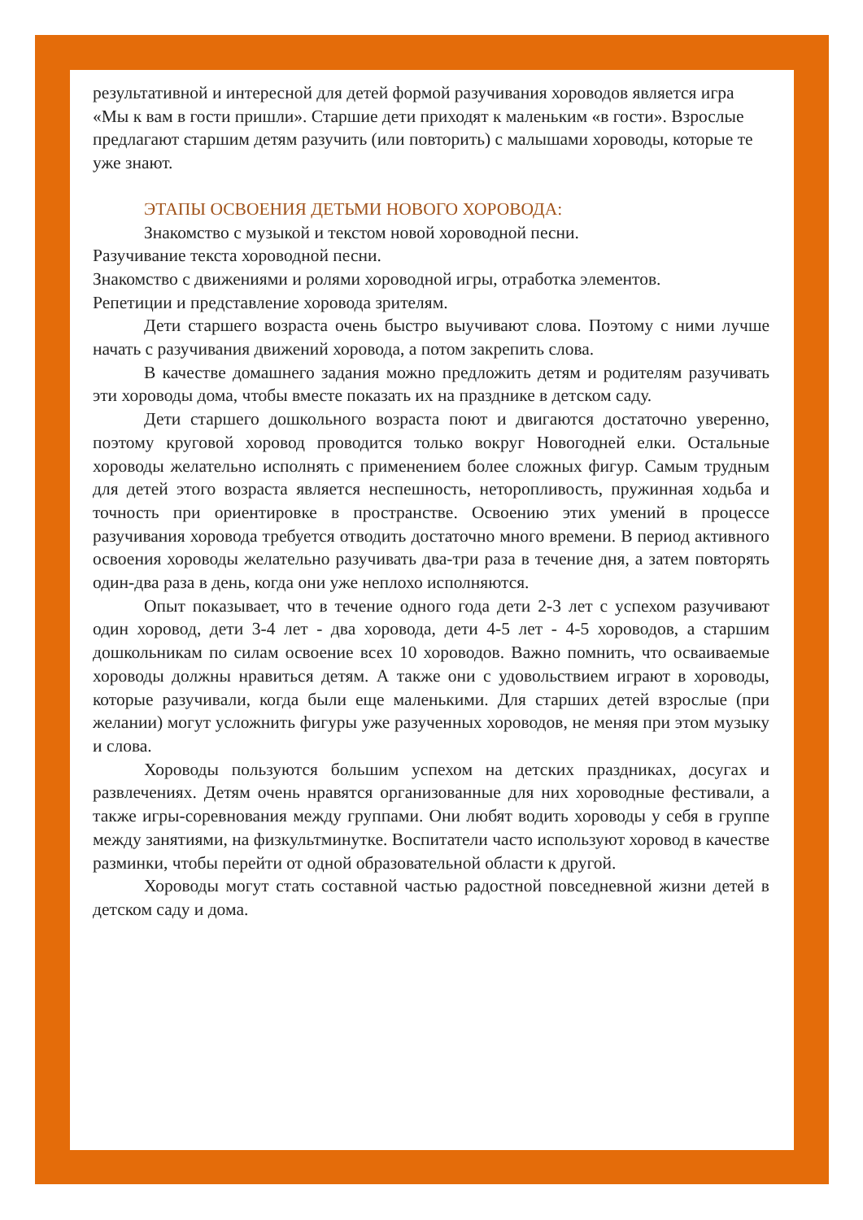результативной и интересной для детей формой разучивания хороводов является игра «Мы к вам в гости пришли». Старшие дети приходят к маленьким «в гости». Взрослые предлагают старшим детям разучить (или повторить) с малышами хороводы, которые те уже знают.
ЭТАПЫ ОСВОЕНИЯ ДЕТЬМИ НОВОГО ХОРОВОДА:
Знакомство с музыкой и текстом новой хороводной песни.
Разучивание текста хороводной песни.
Знакомство с движениями и ролями хороводной игры, отработка элементов.
Репетиции и представление хоровода зрителям.
Дети старшего возраста очень быстро выучивают слова. Поэтому с ними лучше начать с разучивания движений хоровода, а потом закрепить слова.
В качестве домашнего задания можно предложить детям и родителям разучивать эти хороводы дома, чтобы вместе показать их на празднике в детском саду.
Дети старшего дошкольного возраста поют и двигаются достаточно уверенно, поэтому круговой хоровод проводится только вокруг Новогодней елки. Остальные хороводы желательно исполнять с применением более сложных фигур. Самым трудным для детей этого возраста является неспешность, неторопливость, пружинная ходьба и точность при ориентировке в пространстве. Освоению этих умений в процессе разучивания хоровода требуется отводить достаточно много времени. В период активного освоения хороводы желательно разучивать два-три раза в течение дня, а затем повторять один-два раза в день, когда они уже неплохо исполняются.
Опыт показывает, что в течение одного года дети 2-3 лет с успехом разучивают один хоровод, дети 3-4 лет - два хоровода, дети 4-5 лет - 4-5 хороводов, а старшим дошкольникам по силам освоение всех 10 хороводов. Важно помнить, что осваиваемые хороводы должны нравиться детям. А также они с удовольствием играют в хороводы, которые разучивали, когда были еще маленькими. Для старших детей взрослые (при желании) могут усложнить фигуры уже разученных хороводов, не меняя при этом музыку и слова.
Хороводы пользуются большим успехом на детских праздниках, досугах и развлечениях. Детям очень нравятся организованные для них хороводные фестивали, а также игры-соревнования между группами. Они любят водить хороводы у себя в группе между занятиями, на физкультминутке. Воспитатели часто используют хоровод в качестве разминки, чтобы перейти от одной образовательной области к другой.
Хороводы могут стать составной частью радостной повседневной жизни детей в детском саду и дома.